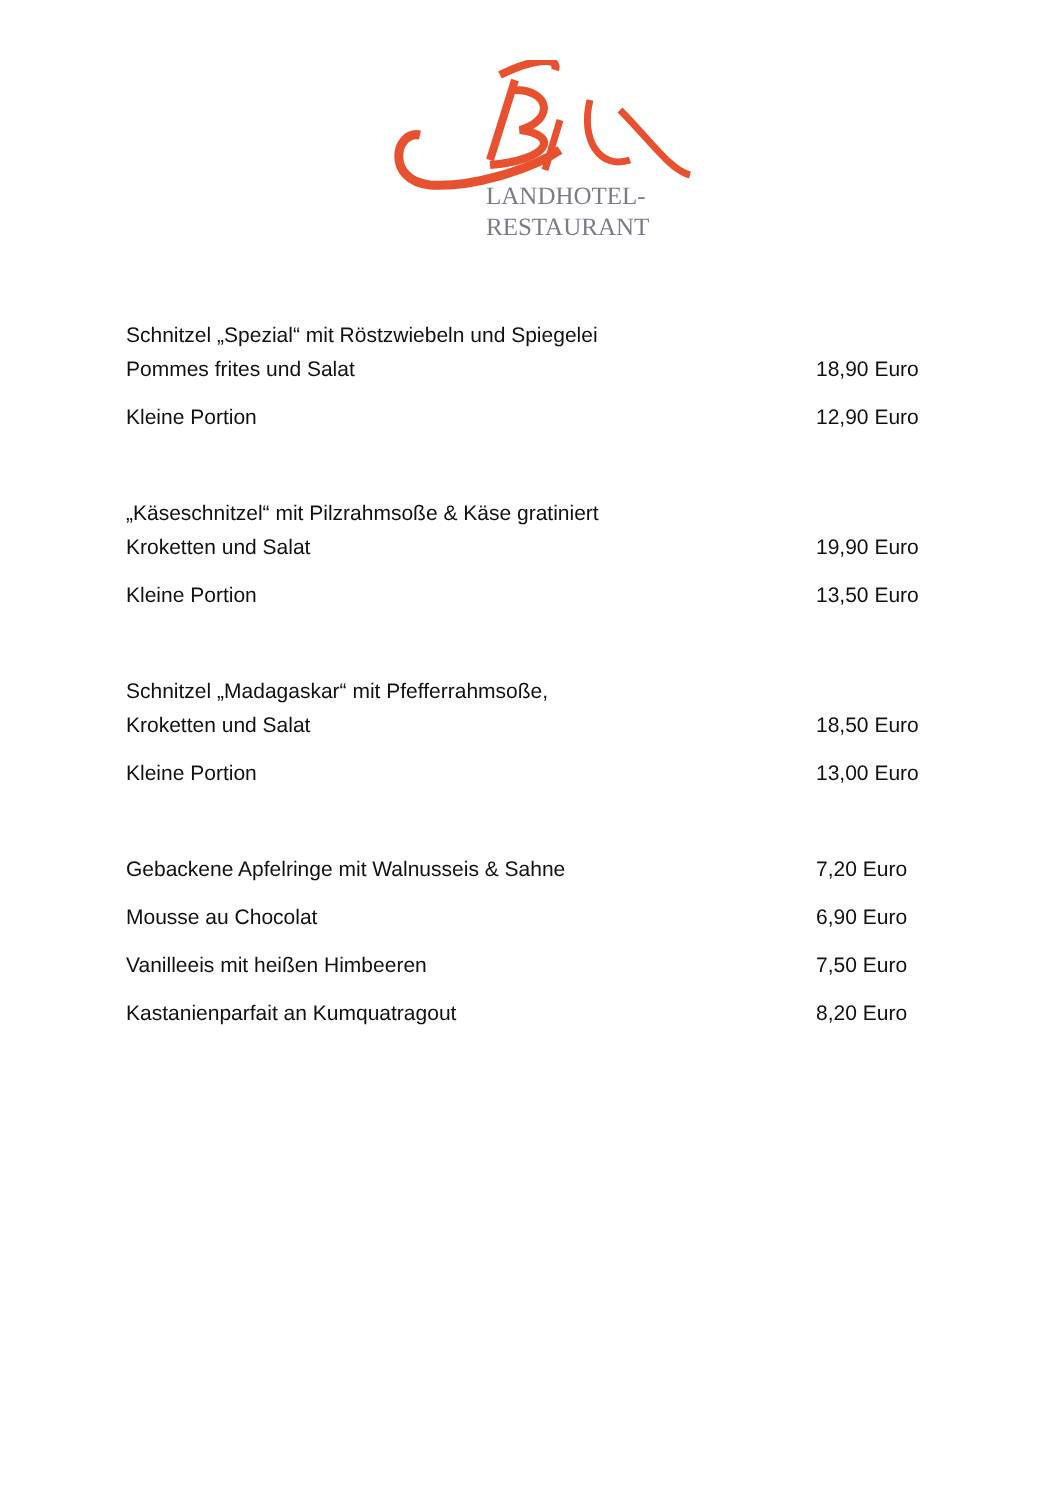LANDHOTEL-
RESTAURANT
Schnitzel „Spezial“ mit Röstzwiebeln und Spiegelei
Pommes frites und Salat 18,90 Euro
Kleine Portion 12,90 Euro
„Käseschnitzel“ mit Pilzrahmsoße & Käse gratiniert
Kroketten und Salat 19,90 Euro
Kleine Portion 13,50 Euro
Schnitzel „Madagaskar“ mit Pfefferrahmsoße,
Kroketten und Salat 18,50 Euro
Kleine Portion 13,00 Euro
Gebackene Apfelringe mit Walnusseis & Sahne 7,20 Euro
Mousse au Chocolat 6,90 Euro
Vanilleeis mit heißen Himbeeren 7,50 Euro
Kastanienparfait an Kumquatragout 8,20 Euro